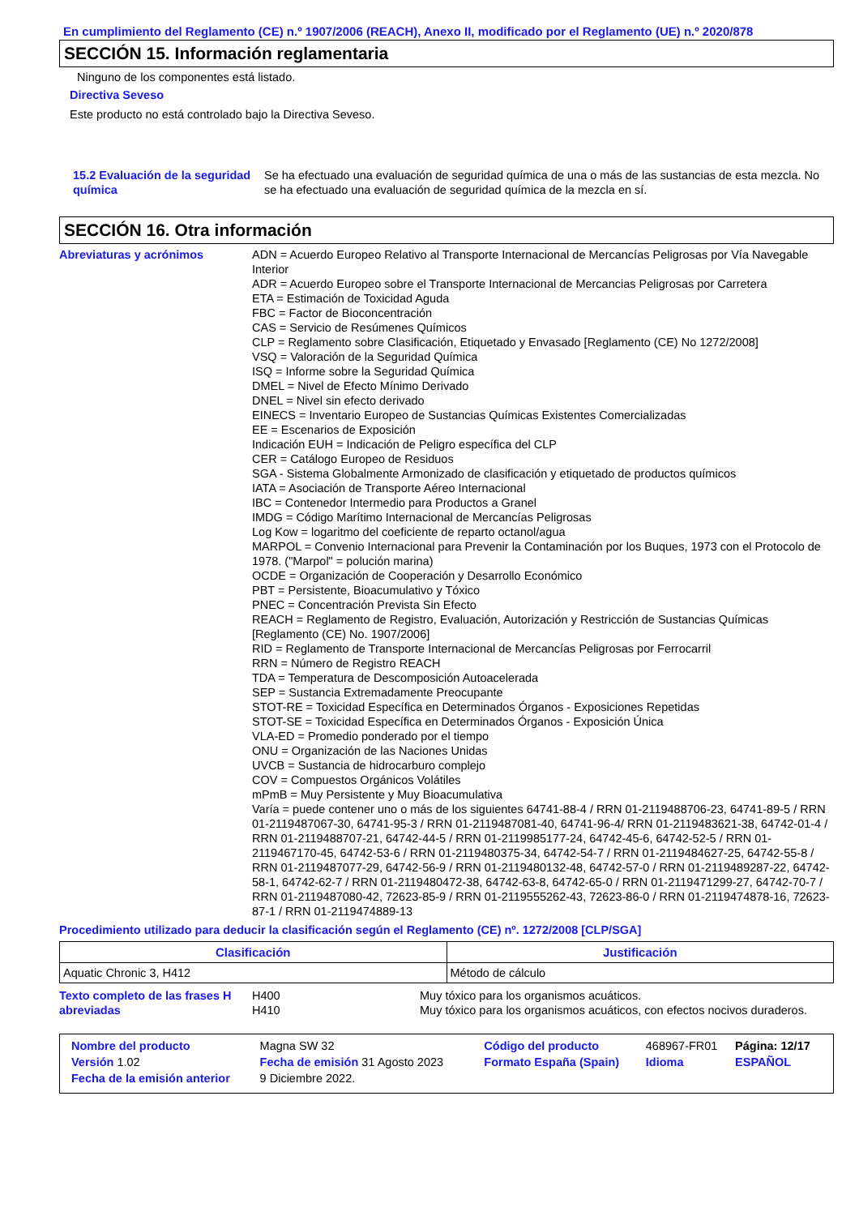En cumplimiento del Reglamento (CE) n.º 1907/2006 (REACH), Anexo II, modificado por el Reglamento (UE) n.º 2020/878
SECCIÓN 15. Información reglamentaria
Ninguno de los componentes está listado.
Directiva Seveso
Este producto no está controlado bajo la Directiva Seveso.
15.2 Evaluación de la seguridad química
Se ha efectuado una evaluación de seguridad química de una o más de las sustancias de esta mezcla. No se ha efectuado una evaluación de seguridad química de la mezcla en sí.
SECCIÓN 16. Otra información
Abreviaturas y acrónimos ADN = Acuerdo Europeo Relativo al Transporte Internacional de Mercancías Peligrosas por Vía Navegable Interior
ADR = Acuerdo Europeo sobre el Transporte Internacional de Mercancias Peligrosas por Carretera
ETA = Estimación de Toxicidad Aguda
FBC = Factor de Bioconcentración
CAS = Servicio de Resúmenes Químicos
CLP = Reglamento sobre Clasificación, Etiquetado y Envasado [Reglamento (CE) No 1272/2008]
VSQ = Valoración de la Seguridad Química
ISQ = Informe sobre la Seguridad Química
DMEL = Nivel de Efecto Mínimo Derivado
DNEL = Nivel sin efecto derivado
EINECS = Inventario Europeo de Sustancias Químicas Existentes Comercializadas
EE = Escenarios de Exposición
Indicación EUH = Indicación de Peligro específica del CLP
CER = Catálogo Europeo de Residuos
SGA - Sistema Globalmente Armonizado de clasificación y etiquetado de productos químicos
IATA = Asociación de Transporte Aéreo Internacional
IBC = Contenedor Intermedio para Productos a Granel
IMDG = Código Marítimo Internacional de Mercancías Peligrosas
Log Kow = logaritmo del coeficiente de reparto octanol/agua
MARPOL = Convenio Internacional para Prevenir la Contaminación por los Buques, 1973 con el Protocolo de 1978. ("Marpol" = polución marina)
OCDE = Organización de Cooperación y Desarrollo Económico
PBT = Persistente, Bioacumulativo y Tóxico
PNEC = Concentración Prevista Sin Efecto
REACH = Reglamento de Registro, Evaluación, Autorización y Restricción de Sustancias Químicas [Reglamento (CE) No. 1907/2006]
RID = Reglamento de Transporte Internacional de Mercancías Peligrosas por Ferrocarril
RRN = Número de Registro REACH
TDA = Temperatura de Descomposición Autoacelerada
SEP = Sustancia Extremadamente Preocupante
STOT-RE = Toxicidad Específica en Determinados Órganos - Exposiciones Repetidas
STOT-SE = Toxicidad Específica en Determinados Órganos - Exposición Única
VLA-ED = Promedio ponderado por el tiempo
ONU = Organización de las Naciones Unidas
UVCB = Sustancia de hidrocarburo complejo
COV = Compuestos Orgánicos Volátiles
mPmB = Muy Persistente y Muy Bioacumulativa
Varía = puede contener uno o más de los siguientes 64741-88-4 / RRN 01-2119488706-23, 64741-89-5 / RRN 01-2119487067-30, 64741-95-3 / RRN 01-2119487081-40, 64741-96-4/ RRN 01-2119483621-38, 64742-01-4 / RRN 01-2119488707-21, 64742-44-5 / RRN 01-2119985177-24, 64742-45-6, 64742-52-5 / RRN 01-2119467170-45, 64742-53-6 / RRN 01-2119480375-34, 64742-54-7 / RRN 01-2119484627-25, 64742-55-8 / RRN 01-2119487077-29, 64742-56-9 / RRN 01-2119480132-48, 64742-57-0 / RRN 01-2119489287-22, 64742-58-1, 64742-62-7 / RRN 01-2119480472-38, 64742-63-8, 64742-65-0 / RRN 01-2119471299-27, 64742-70-7 / RRN 01-2119487080-42, 72623-85-9 / RRN 01-2119555262-43, 72623-86-0 / RRN 01-2119474878-16, 72623-87-1 / RRN 01-2119474889-13
Procedimiento utilizado para deducir la clasificación según el Reglamento (CE) nº. 1272/2008 [CLP/SGA]
| Clasificación | Justificación |
| --- | --- |
| Aquatic Chronic 3, H412 | Método de cálculo |
Texto completo de las frases H abreviadas
H400
H410
Muy tóxico para los organismos acuáticos.
Muy tóxico para los organismos acuáticos, con efectos nocivos duraderos.
| Nombre del producto | Magna SW 32 | | Código del producto | 468967-FR01 | Página: 12/17 |
| Versión 1.02 | Fecha de emisión 31 Agosto 2023 | | Formato España (Spain) | Idioma | ESPAÑOL |
| Fecha de la emisión anterior | 9 Diciembre 2022. | | | | |